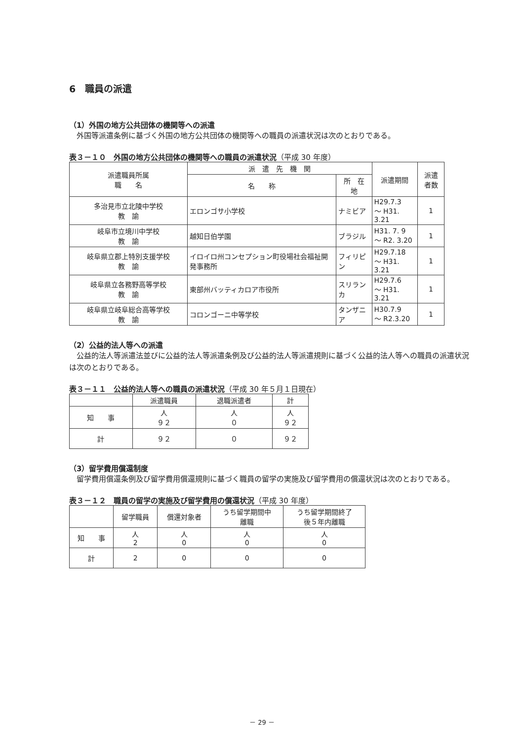6　職員の派遣
（1）外国の地方公共団体の機関等への派遣
外国等派遣条例に基づく外国の地方公共団体の機関等への職員の派遣状況は次のとおりである。
表３－１０　外国の地方公共団体の機関等への職員の派遣状況（平成 30 年度）
| 派遣職員所属 職 名 | 派 遣 先 機 関 | | 派遣期間 | 派遣 者数 |
| --- | --- | --- | --- | --- |
| | 名 称 | 所 在 地 | | |
| 多治見市立北陵中学校 教 諭 | エロンゴサ小学校 | ナミビア | H29.7.3 ～ H31. 3.21 | 1 |
| 岐阜市立境川中学校 教 諭 | 越知日伯学園 | ブラジル | H31. 7. 9 ～ R2. 3.20 | 1 |
| 岐阜県立郡上特別支援学校 教 諭 | イロイロ州コンセプション町役場社会福祉開発事務所 | フィリピン | H29.7.18 ～ H31. 3.21 | 1 |
| 岐阜県立各務野高等学校 教 諭 | 東部州バッティカロア市役所 | スリランカ | H29.7.6 ～ H31. 3.21 | 1 |
| 岐阜県立岐阜総合高等学校 教 諭 | コロンゴーニ中等学校 | タンザニア | H30.7.9 ～ R2.3.20 | 1 |
（2）公益的法人等への派遣
公益的法人等派遣法並びに公益的法人等派遣条例及び公益的法人等派遣規則に基づく公益的法人等への職員の派遣状況は次のとおりである。
表３－１１　公益的法人等への職員の派遣状況（平成 30 年５月１日現在）
| | 派遣職員 | 退職派遣者 | 計 |
| --- | --- | --- | --- |
| 知 事 | 人 ９２ | 人 ０ | 人 ９２ |
| 計 | ９２ | ０ | ９２ |
（3）留学費用償還制度
留学費用償還条例及び留学費用償還規則に基づく職員の留学の実施及び留学費用の償還状況は次のとおりである。
表３－１２　職員の留学の実施及び留学費用の償還状況（平成 30 年度）
| | 留学職員 | 償還対象者 | うち留学期間中 離職 | うち留学期間終了 後５年内離職 |
| --- | --- | --- | --- | --- |
| 知 事 | 人 2 | 人 0 | 人 0 | 人 0 |
| 計 | 2 | 0 | 0 | 0 |
－ 29 －